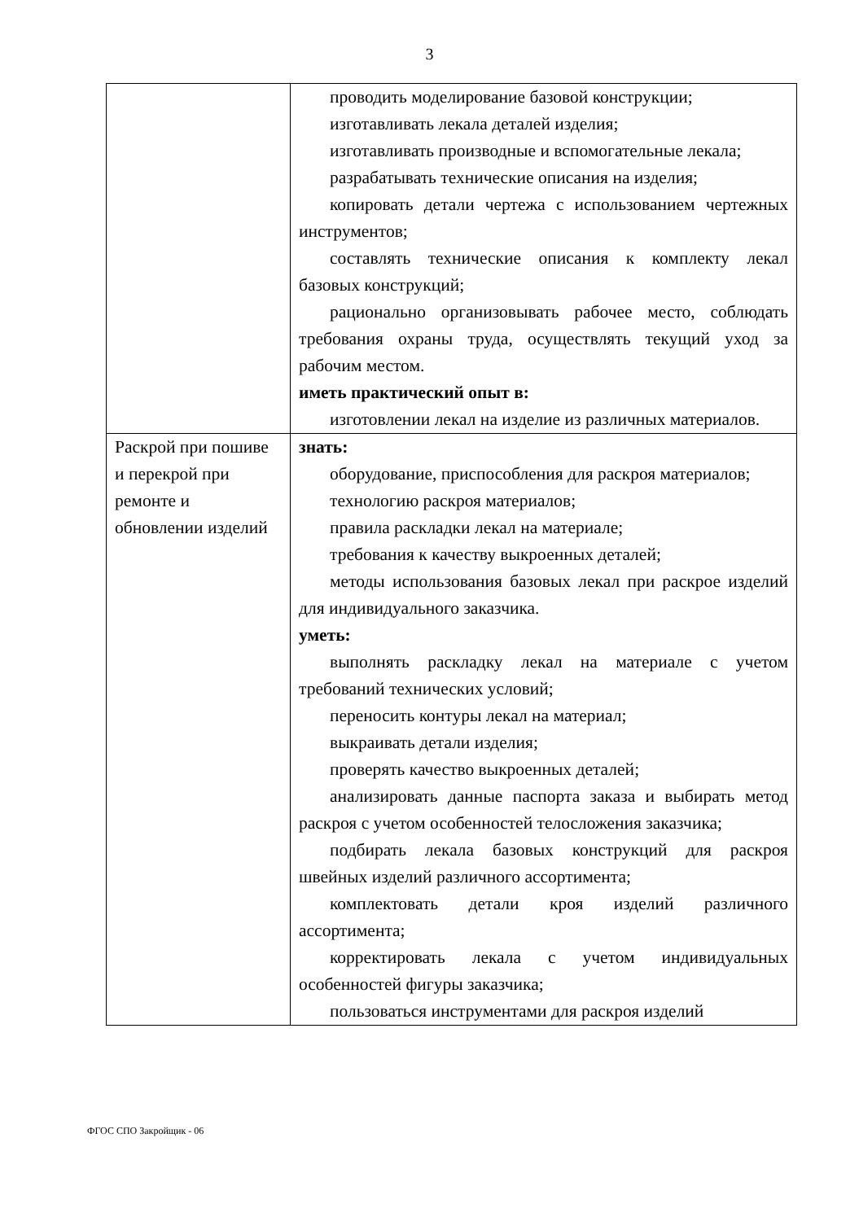3
| | проводить моделирование базовой конструкции; изготавливать лекала деталей изделия; изготавливать производные и вспомогательные лекала; разрабатывать технические описания на изделия; копировать детали чертежа с использованием чертежных инструментов; составлять технические описания к комплекту лекал базовых конструкций; рационально организовывать рабочее место, соблюдать требования охраны труда, осуществлять текущий уход за рабочим местом. иметь практический опыт в: изготовлении лекал на изделие из различных материалов. |
| Раскрой при пошиве и перекрой при ремонте и обновлении изделий | знать: оборудование, приспособления для раскроя материалов; технологию раскроя материалов; правила раскладки лекал на материале; требования к качеству выкроенных деталей; методы использования базовых лекал при раскрое изделий для индивидуального заказчика. уметь: выполнять раскладку лекал на материале с учетом требований технических условий; переносить контуры лекал на материал; выкраивать детали изделия; проверять качество выкроенных деталей; анализировать данные паспорта заказа и выбирать метод раскроя с учетом особенностей телосложения заказчика; подбирать лекала базовых конструкций для раскроя швейных изделий различного ассортимента; комплектовать детали кроя изделий различного ассортимента; корректировать лекала с учетом индивидуальных особенностей фигуры заказчика; пользоваться инструментами для раскроя изделий |
ФГОС СПО Закройщик - 06